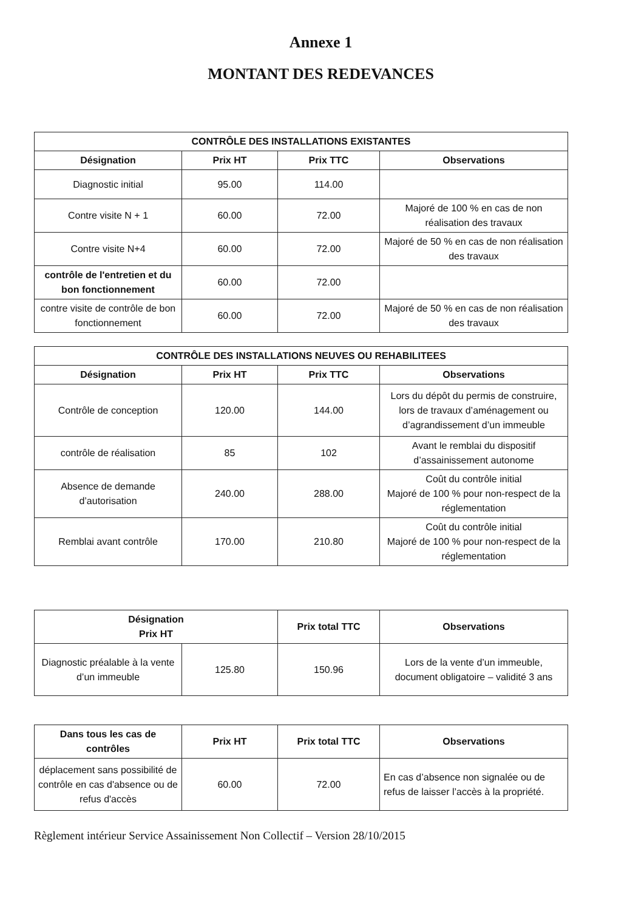Annexe 1
MONTANT DES REDEVANCES
| CONTRÔLE DES INSTALLATIONS EXISTANTES | | | |
| --- | --- | --- | --- |
| Désignation | Prix HT | Prix TTC | Observations |
| Diagnostic initial | 95.00 | 114.00 | |
| Contre visite N + 1 | 60.00 | 72.00 | Majoré de 100 % en cas de non réalisation des travaux |
| Contre visite N+4 | 60.00 | 72.00 | Majoré de 50 % en cas de non réalisation des travaux |
| contrôle de l'entretien et du bon fonctionnement | 60.00 | 72.00 | |
| contre visite de contrôle de bon fonctionnement | 60.00 | 72.00 | Majoré de 50 % en cas de non réalisation des travaux |
| CONTRÔLE DES INSTALLATIONS NEUVES OU REHABILITEES | | | |
| --- | --- | --- | --- |
| Désignation | Prix HT | Prix TTC | Observations |
| Contrôle de conception | 120.00 | 144.00 | Lors du dépôt du permis de construire, lors de travaux d’aménagement ou d’agrandissement d’un immeuble |
| contrôle de réalisation | 85 | 102 | Avant le remblai du dispositif d’assainissement autonome |
| Absence de demande d’autorisation | 240.00 | 288.00 | Coût du contrôle initial Majoré de 100 % pour non-respect de la réglementation |
| Remblai avant contrôle | 170.00 | 210.80 | Coût du contrôle initial Majoré de 100 % pour non-respect de la réglementation |
| Désignation Prix HT | | Prix total TTC | Observations |
| --- | --- | --- | --- |
| Diagnostic préalable à la vente d’un immeuble | 125.80 | 150.96 | Lors de la vente d’un immeuble, document obligatoire – validité 3 ans |
| Dans tous les cas de contrôles | Prix HT | Prix total TTC | Observations |
| --- | --- | --- | --- |
| déplacement sans possibilité de contrôle en cas d'absence ou de refus d'accès | 60.00 | 72.00 | En cas d’absence non signalée ou de refus de laisser l’accès à la propriété. |
Règlement intérieur Service Assainissement Non Collectif – Version 28/10/2015